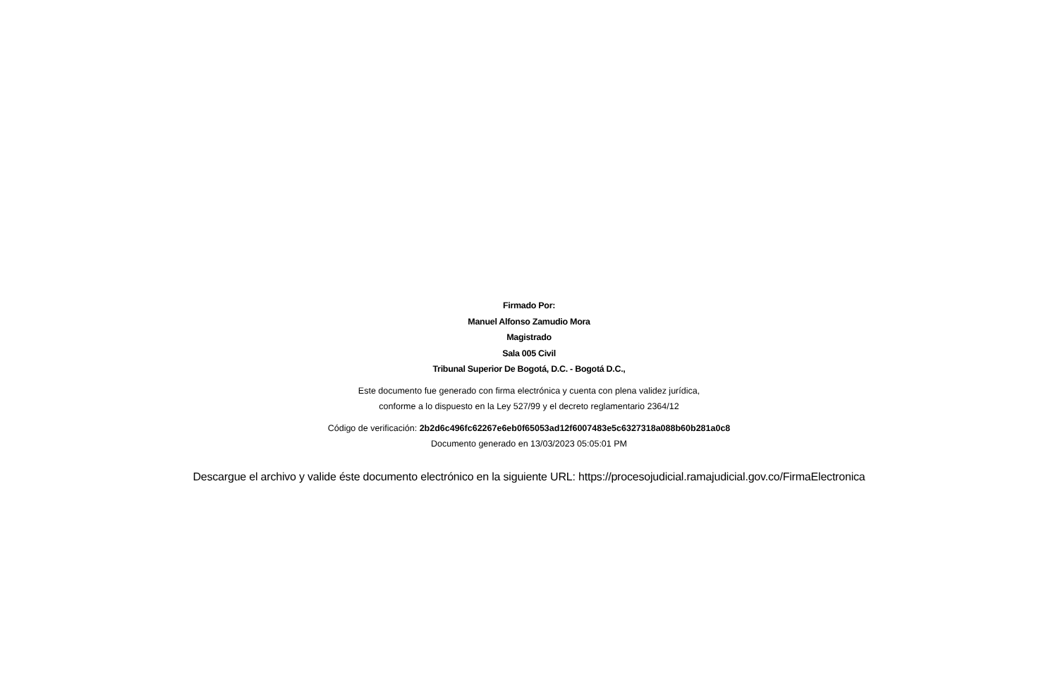Firmado Por:
Manuel Alfonso Zamudio Mora
Magistrado
Sala 005 Civil
Tribunal Superior De Bogotá, D.C. - Bogotá D.C.,
Este documento fue generado con firma electrónica y cuenta con plena validez jurídica,
conforme a lo dispuesto en la Ley 527/99 y el decreto reglamentario 2364/12
Código de verificación: 2b2d6c496fc62267e6eb0f65053ad12f6007483e5c6327318a088b60b281a0c8
Documento generado en 13/03/2023 05:05:01 PM
Descargue el archivo y valide éste documento electrónico en la siguiente URL: https://procesojudicial.ramajudicial.gov.co/FirmaElectronica